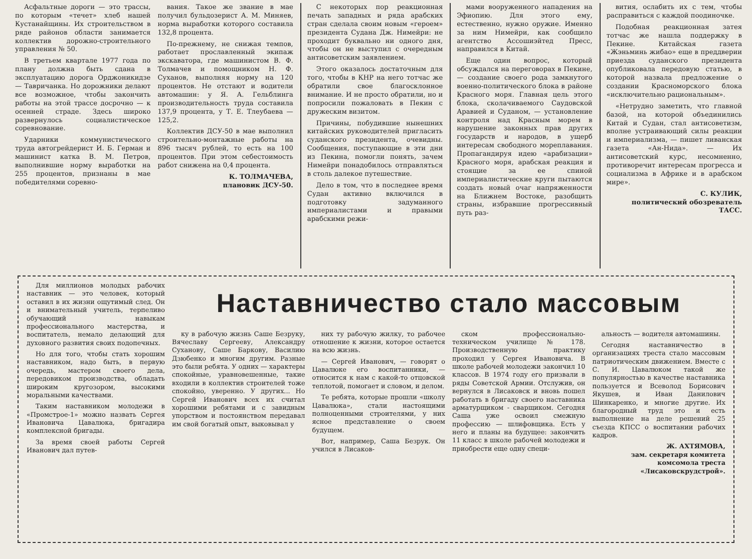Асфальтные дороги — это трассы, по которым «течет» хлеб нашей Кустанайщины. Их строительством в ряде районов области занимается коллектив дорожно-строительного управления № 50.
В третьем квартале 1977 года по плану должна быть сдана в эксплуатацию дорога Орджоникидзе — Тавричанка. Но дорожники делают все возможное, чтобы закончить работы на этой трассе досрочно — к осенней страде. Здесь широко развернулось социалистическое соревнование.
Ударники коммунистического труда автогрейдерист И. Б. Герман и машинист катка В. М. Петров, выполнившие норму выработки на 255 процентов, признаны в мае победителями соревно-
вания. Такое же звание в мае получил бульдозерист А. М. Миняев, норма выработки которого составила 132,8 процента.
По-прежнему, не снижая темпов, работает прославленный экипаж экскаватора, где машинистом В. Ф. Толмачев и помощником Н. Ф. Суханов, выполняя норму на 120 процентов. Не отстают и водители автомашин: у Я. А. Гельблинга производительность труда составила 137,9 процента, у Т. Е. Тлеубаева — 125,2.
Коллектив ДСУ-50 в мае выполнил строительно-монтажные работы на 896 тысяч рублей, то есть на 100 процентов. При этом себестоимость работ снижена на 0,4 процента.
К. ТОЛМАЧЕВА,
плановик ДСУ-50.
С некоторых пор реакционная печать западных и ряда арабских стран сделала своим новым «героем» президента Судана Дж. Нимейри: не проходит буквально ни одного дня, чтобы он не выступил с очередным антисоветским заявлением.
Этого оказалось достаточным для того, чтобы в КНР на него тотчас же обратили свое благосклонное внимание. И не просто обратили, но и попросили пожаловать в Пекин с дружеским визитом.
Причины, побудившие нынешних китайских руководителей пригласить суданского президента, очевидны. Сообщения, поступающие в эти дни из Пекина, помогли понять, зачем Нимейри понадобилось отправляться в столь далекое путешествие.
Дело в том, что в последнее время Судан активно включился в подготовку задуманного империалистами и правыми арабскими режи-
мами вооруженного нападения на Эфиопию. Для этого ему, естественно, нужно оружие. Именно за ним Нимейри, как сообщило агентство Ассошиэйтед Пресс, направился в Китай.
Еще один вопрос, который обсуждался на переговорах в Пекине, — создание своего рода замкнутого военно-политического блока в районе Красного моря. Главная цель этого блока, сколачиваемого Саудовской Аравией и Суданом, — установление контроля над Красным морем в нарушение законных прав других государств и народов, в ущерб интересам свободного мореплавания. Пропагандируя идею «арабизации» Красного моря, арабская реакция и стоящие за ее спиной империалистические круги пытаются создать новый очаг напряженности на Ближнем Востоке, разобщить страны, избравшие прогрессивный путь раз-
вития, ослабить их с тем, чтобы расправиться с каждой поодиночке.
Подобная реакционная затея тотчас же нашла поддержку в Пекине. Китайская газета «Жэньминь жибао» еще в преддверии приезда суданского президента опубликовала передовую статью, в которой назвала предложение о создании Красноморского блока «исключительно рациональным».
«Нетрудно заметить, что главной базой, на которой объединились Китай и Судан, стал антисоветизм, вполне устраивающий силы реакции и империализма, — пишет ливанская газета «Ан-Нида». — Их антисоветский курс, несомненно, противоречит интересам прогресса и социализма в Африке и в арабском мире».
С. КУЛИК,
политический обозреватель ТАСС.
Для миллионов молодых рабочих наставник — это человек, который оставил в их жизни ощутимый след. Он и внимательный учитель, терпеливо обучающий навыкам профессионального мастерства, и воспитатель, немало делающий для духовного развития своих подопечных.
Но для того, чтобы стать хорошим наставником, надо быть, в первую очередь, мастером своего дела, передовиком производства, обладать широким кругозором, высокими моральными качествами.
Таким наставником молодежи в «Промстрое-1» можно назвать Сергея Ивановича Цавалюка, бригадира комплексной бригады.
За время своей работы Сергей Иванович дал путев-
Наставничество стало массовым
ку в рабочую жизнь Саше Безруку, Вячеславу Сергееву, Александру Суханову, Саше Баркову, Василию Дзюбенко и многим другим. Разные это были ребята. У одних — характеры спокойные, уравновешенные, такие входили в коллектив строителей тоже спокойно, уверенно. У других... Но Сергей Иванович всех их считал хорошими ребятами и с завидным упорством и постоянством передавал им свой богатый опыт, выковывал у
них ту рабочую жилку, то рабочее отношение к жизни, которое остается на всю жизнь.
— Сергей Иванович, — говорят о Цавалюке его воспитанники, — относится к нам с какой-то отцовской теплотой, помогает и словом, и делом.
Те ребята, которые прошли «школу Цавалюка», стали настоящими полноценными строителями, у них ясное представление о своем будущем.
Вот, например, Саша Безрук. Он учился в Лисаков-
ском профессионально-техническом училище № 178. Производственную практику проходил у Сергея Ивановича. В школе рабочей молодежи закончил 10 классов. В 1974 году его призвали в ряды Советской Армии. Отслужив, он вернулся в Лисаковск и вновь пошел работать в бригаду своего наставника арматурщиком - сварщиком. Сегодня Саша уже освоил смежную профессию — шлифовщика. Есть у него и планы на будущее: закончить 11 класс в школе рабочей молодежи и приобрести еще одну специ-
альность — водителя автомашины.
Сегодня наставничество в организациях треста стало массовым патриотическим движением. Вместе с С. И. Цавалюком такой же популярностью в качестве наставника пользуется и Всеволод Борисович Якушев, и Иван Данилович Шинкаренко, и многие другие. Их благородный труд это и есть выполнение на деле решений 25 съезда КПСС о воспитании рабочих кадров.
Ж. АХТЯМОВА,
зам. секретаря комитета комсомола треста «Лисаковскрудстрой».